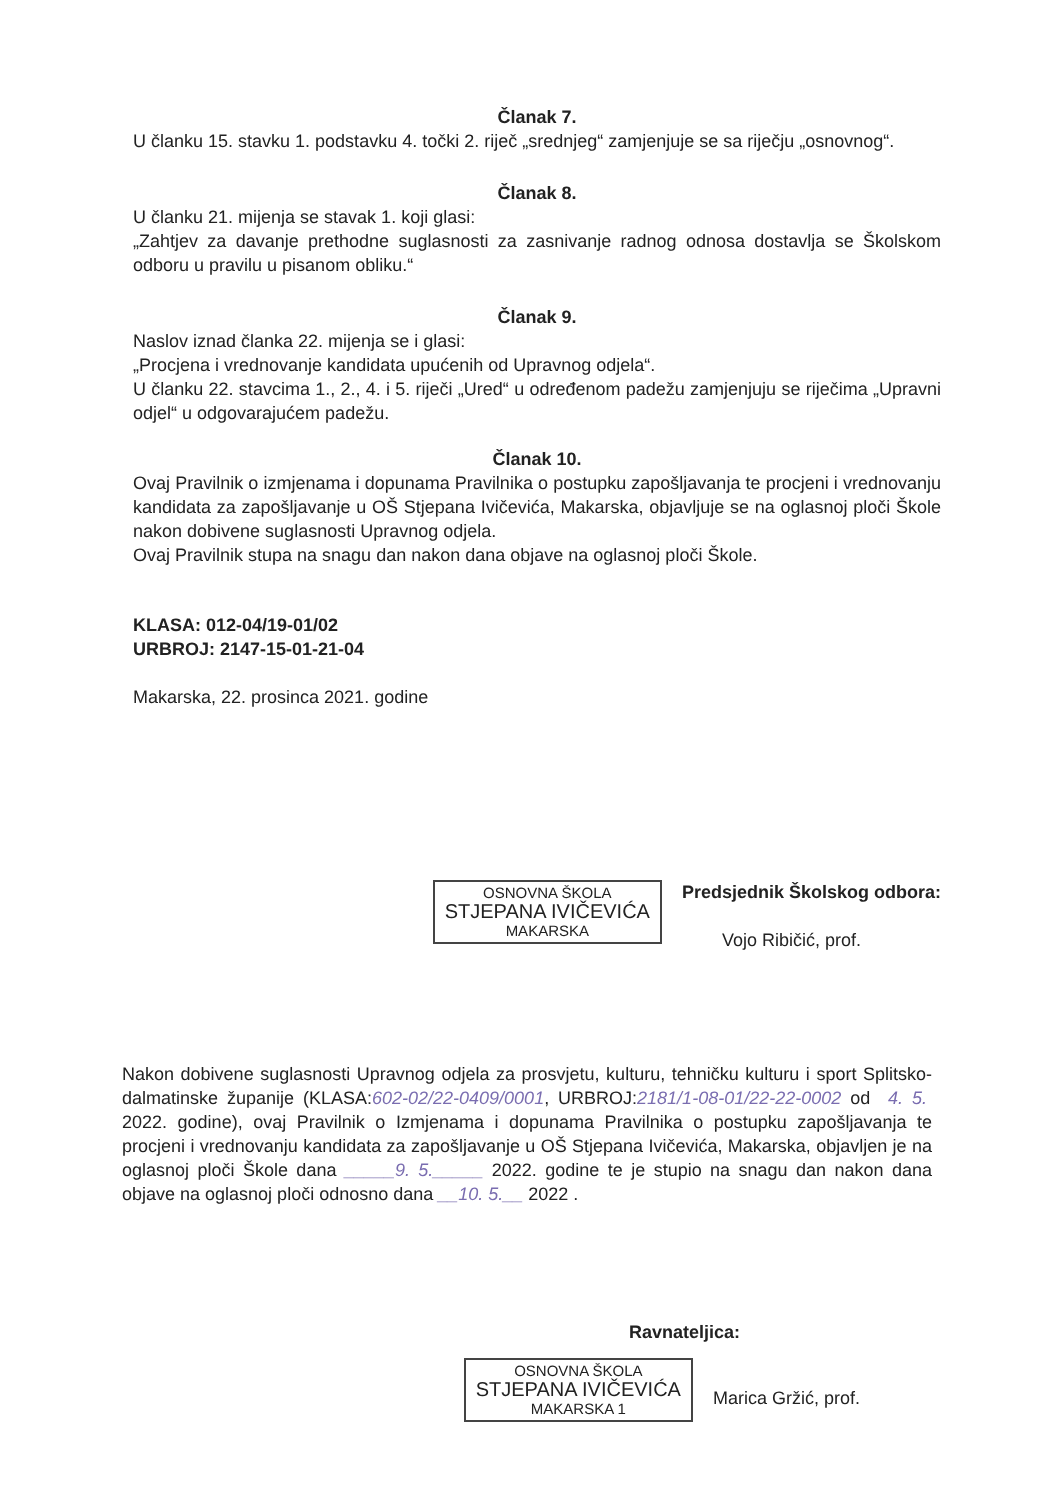Članak 7.
U članku 15. stavku 1. podstavku 4. točki 2. riječ „srednjeg“ zamjenjuje se sa riječju „osnovnog“.
Članak 8.
U članku 21. mijenja se stavak 1. koji glasi:
„Zahtjev za davanje prethodne suglasnosti za zasnivanje radnog odnosa dostavlja se Školskom odboru u pravilu u pisanom obliku.“
Članak 9.
Naslov iznad članka 22. mijenja se i glasi:
„Procjena i vrednovanje kandidata upućenih od Upravnog odjela“.
U članku 22. stavcima 1., 2., 4. i 5. riječi „Ured“ u određenom padežu zamjenjuju se riječima „Upravni odjel“ u odgovarajućem padežu.
Članak 10.
Ovaj Pravilnik o izmjenama i dopunama Pravilnika o postupku zapošljavanja te procjeni i vrednovanju kandidata za zapošljavanje u OŠ Stjepana Ivičevića, Makarska, objavljuje se na oglasnoj ploči Škole nakon dobivene suglasnosti Upravnog odjela.
Ovaj Pravilnik stupa na snagu dan nakon dana objave na oglasnoj ploči Škole.
KLASA: 012-04/19-01/02
URBROJ: 2147-15-01-21-04
Makarska, 22. prosinca 2021. godine
OSNOVNA ŠKOLA
STJEPANA IVIČEVIĆA
MAKARSKA
Predsjednik Školskog odbora:
Vojo Ribičić, prof.
Nakon dobivene suglasnosti Upravnog odjela za prosvjetu, kulturu, tehničku kulturu i sport Splitsko-dalmatinske županije (KLASA:602-02/22-0409/0001, URBROJ:2181/1-08-01/22-22-0002 od 4. 5. 2022. godine), ovaj Pravilnik o Izmjenama i dopunama Pravilnika o postupku zapošljavanja te procjeni i vrednovanju kandidata za zapošljavanje u OŠ Stjepana Ivičevića, Makarska, objavljen je na oglasnoj ploči Škole dana _____9. 5._____ 2022. godine te je stupio na snagu dan nakon dana objave na oglasnoj ploči odnosno dana __10. 5.__ 2022 .
Ravnateljica:
OSNOVNA ŠKOLA
STJEPANA IVIČEVIĆA
MAKARSKA 1
Marica Gržić, prof.